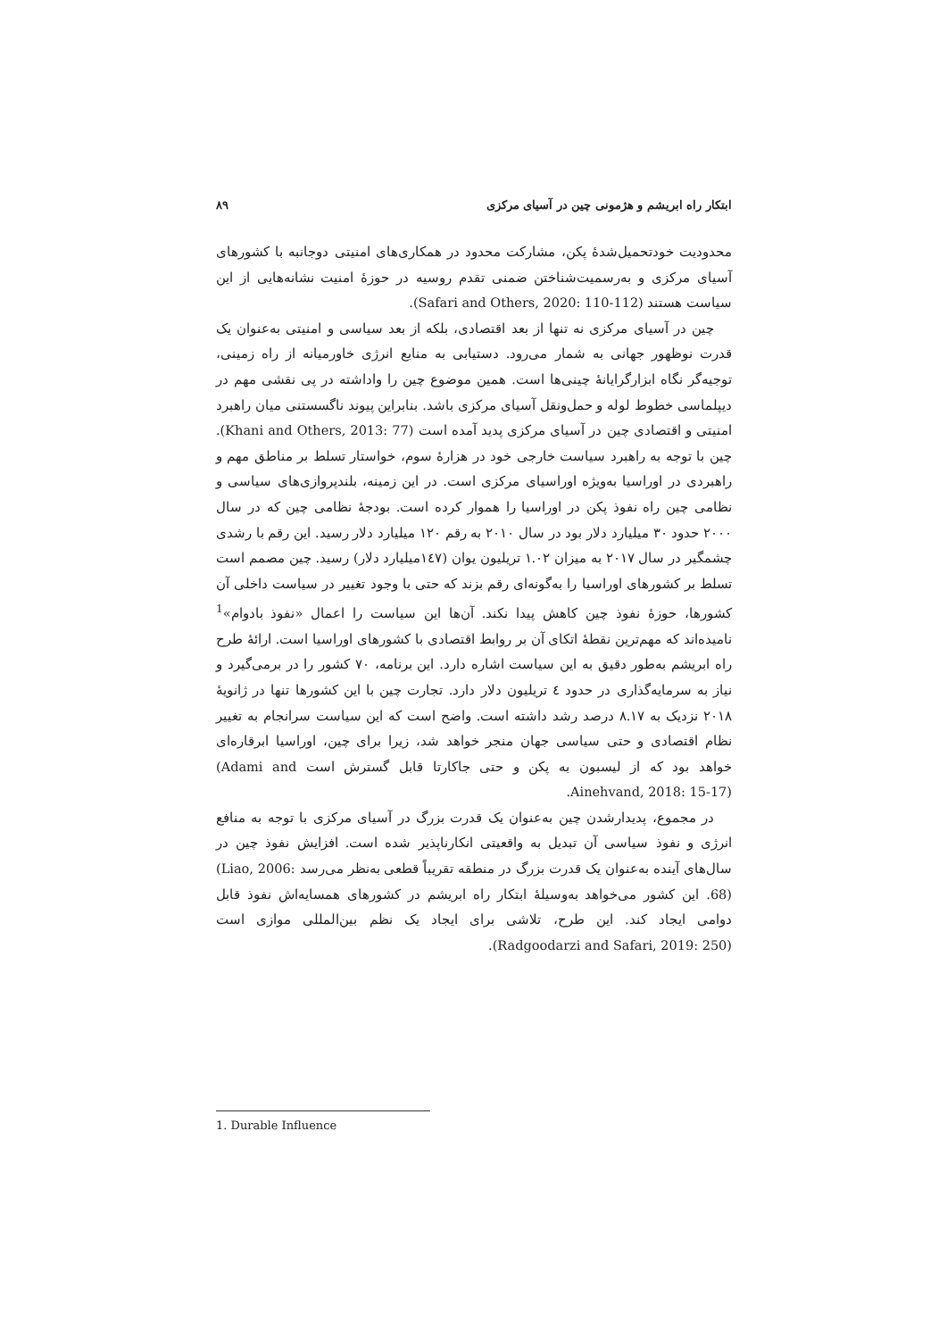ابتکار راه ابریشم و هژمونی چین در آسیای مرکزی ۸۹
محدودیت خودتحمیل‌شدهٔ پکن، مشارکت محدود در همکاری‌های امنیتی دوجانبه با کشورهای آسیای مرکزی و به‌رسمیت‌شناختن ضمنی تقدم روسیه در حوزهٔ امنیت نشانه‌هایی از این سیاست هستند (Safari and Others, 2020: 110-112).
چین در آسیای مرکزی نه تنها از بعد اقتصادی، بلکه از بعد سیاسی و امنیتی به‌عنوان یک قدرت نوظهور جهانی به شمار می‌رود. دستیابی به منابع انرژی خاورمیانه از راه زمینی، توجیه‌گر نگاه ابزارگرایانهٔ چینی‌ها است. همین موضوع چین را واداشته در پی نقشی مهم در دیپلماسی خطوط لوله و حمل‌ونقل آسیای مرکزی باشد. بنابراین پیوند ناگسستنی میان راهبرد امنیتی و اقتصادی چین در آسیای مرکزی پدید آمده است (Khani and Others, 2013: 77). چین با توجه به راهبرد سیاست خارجی خود در هزارهٔ سوم، خواستار تسلط بر مناطق مهم و راهبردی در اوراسیا به‌ویژه اوراسیای مرکزی است. در این زمینه، بلندپروازی‌های سیاسی و نظامی چین راه نفوذ پکن در اوراسیا را هموار کرده است. بودجهٔ نظامی چین که در سال ۲۰۰۰ حدود ۳۰ میلیارد دلار بود در سال ۲۰۱۰ به رقم ۱۲۰ میلیارد دلار رسید. این رقم با رشدی چشمگیر در سال ۲۰۱۷ به میزان ۱.۰۲ تریلیون یوان (۱٤٧میلیارد دلار) رسید. چین مصمم است تسلط بر کشورهای اوراسیا را به‌گونه‌ای رقم بزند که حتی با وجود تغییر در سیاست داخلی آن کشورها، حوزهٔ نفوذ چین کاهش پیدا نکند. آن‌ها این سیاست را اعمال «نفوذ بادوام»<sup>1</sup> نامیده‌اند که مهم‌ترین نقطهٔ اتکای آن بر روابط اقتصادی با کشورهای اوراسیا است. ارائهٔ طرح راه ابریشم به‌طور دقیق به این سیاست اشاره دارد. این برنامه، ۷۰ کشور را در برمی‌گیرد و نیاز به سرمایه‌گذاری در حدود ٤ تریلیون دلار دارد. تجارت چین با این کشورها تنها در ژانویهٔ ۲۰۱۸ نزدیک به ۸.۱۷ درصد رشد داشته است. واضح است که این سیاست سرانجام به تغییر نظام اقتصادی و حتی سیاسی جهان منجر خواهد شد، زیرا برای چین، اوراسیا ابرقاره‌ای خواهد بود که از لیسبون به پکن و حتی جاکارتا قابل گسترش است (Adami and Ainehvand, 2018: 15-17).
در مجموع، پدیدارشدن چین به‌عنوان یک قدرت بزرگ در آسیای مرکزی با توجه به منافع انرژی و نفوذ سیاسی آن تبدیل به واقعیتی انکارناپذیر شده است. افزایش نفوذ چین در سال‌های آینده به‌عنوان یک قدرت بزرگ در منطقه تقریباً قطعی به‌نظر می‌رسد (Liao, 2006: 68). این کشور می‌خواهد به‌وسیلهٔ ابتکار راه ابریشم در کشورهای همسایه‌اش نفوذ قابل دوامی ایجاد کند. این طرح، تلاشی برای ایجاد یک نظم بین‌المللی موازی است (Radgoodarzi and Safari, 2019: 250).
1. Durable Influence